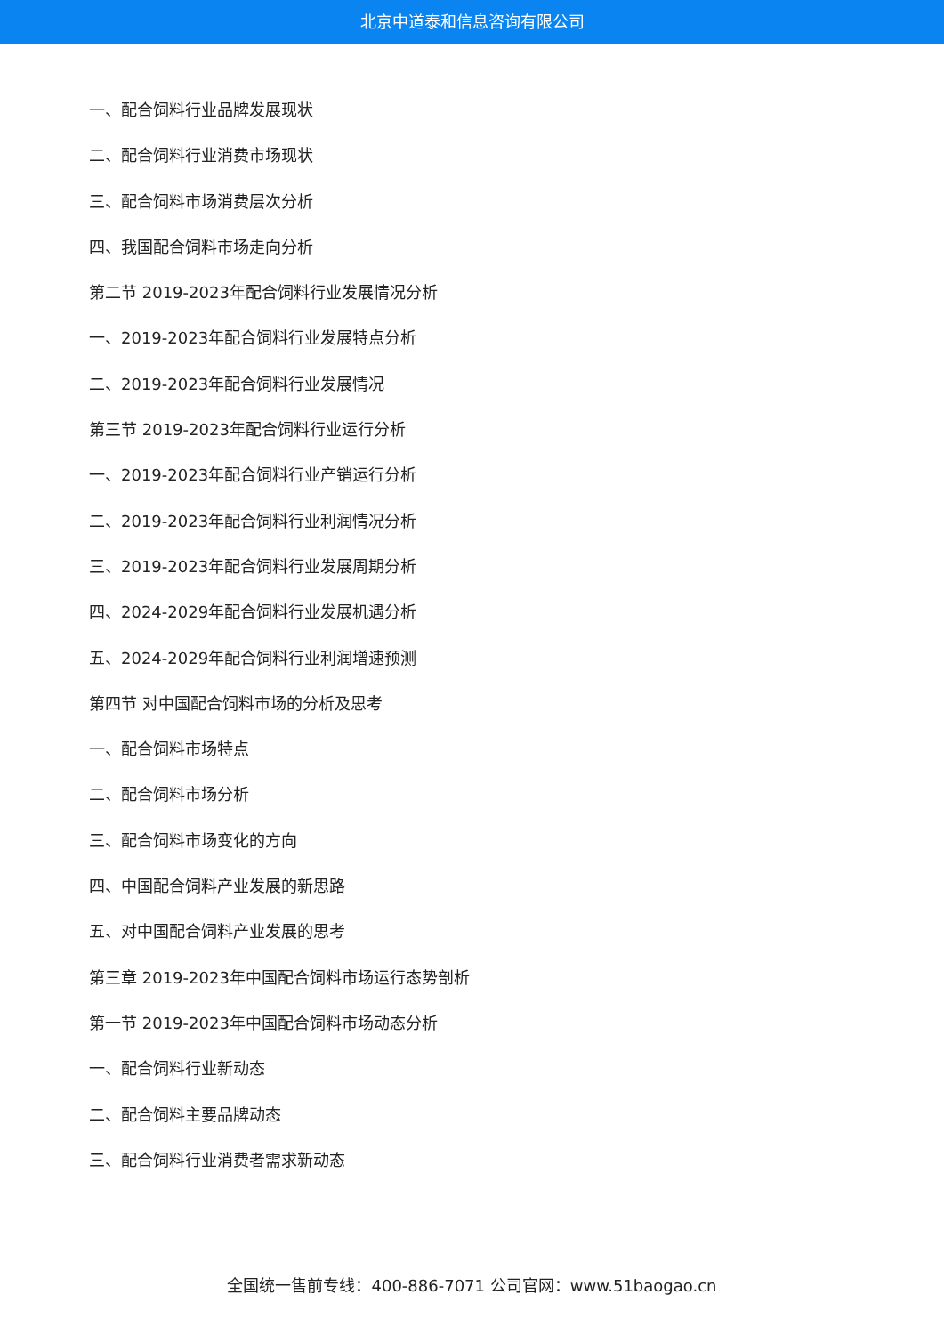北京中道泰和信息咨询有限公司
一、配合饲料行业品牌发展现状
二、配合饲料行业消费市场现状
三、配合饲料市场消费层次分析
四、我国配合饲料市场走向分析
第二节 2019-2023年配合饲料行业发展情况分析
一、2019-2023年配合饲料行业发展特点分析
二、2019-2023年配合饲料行业发展情况
第三节 2019-2023年配合饲料行业运行分析
一、2019-2023年配合饲料行业产销运行分析
二、2019-2023年配合饲料行业利润情况分析
三、2019-2023年配合饲料行业发展周期分析
四、2024-2029年配合饲料行业发展机遇分析
五、2024-2029年配合饲料行业利润增速预测
第四节 对中国配合饲料市场的分析及思考
一、配合饲料市场特点
二、配合饲料市场分析
三、配合饲料市场变化的方向
四、中国配合饲料产业发展的新思路
五、对中国配合饲料产业发展的思考
第三章 2019-2023年中国配合饲料市场运行态势剖析
第一节 2019-2023年中国配合饲料市场动态分析
一、配合饲料行业新动态
二、配合饲料主要品牌动态
三、配合饲料行业消费者需求新动态
全国统一售前专线：400-886-7071 公司官网：www.51baogao.cn